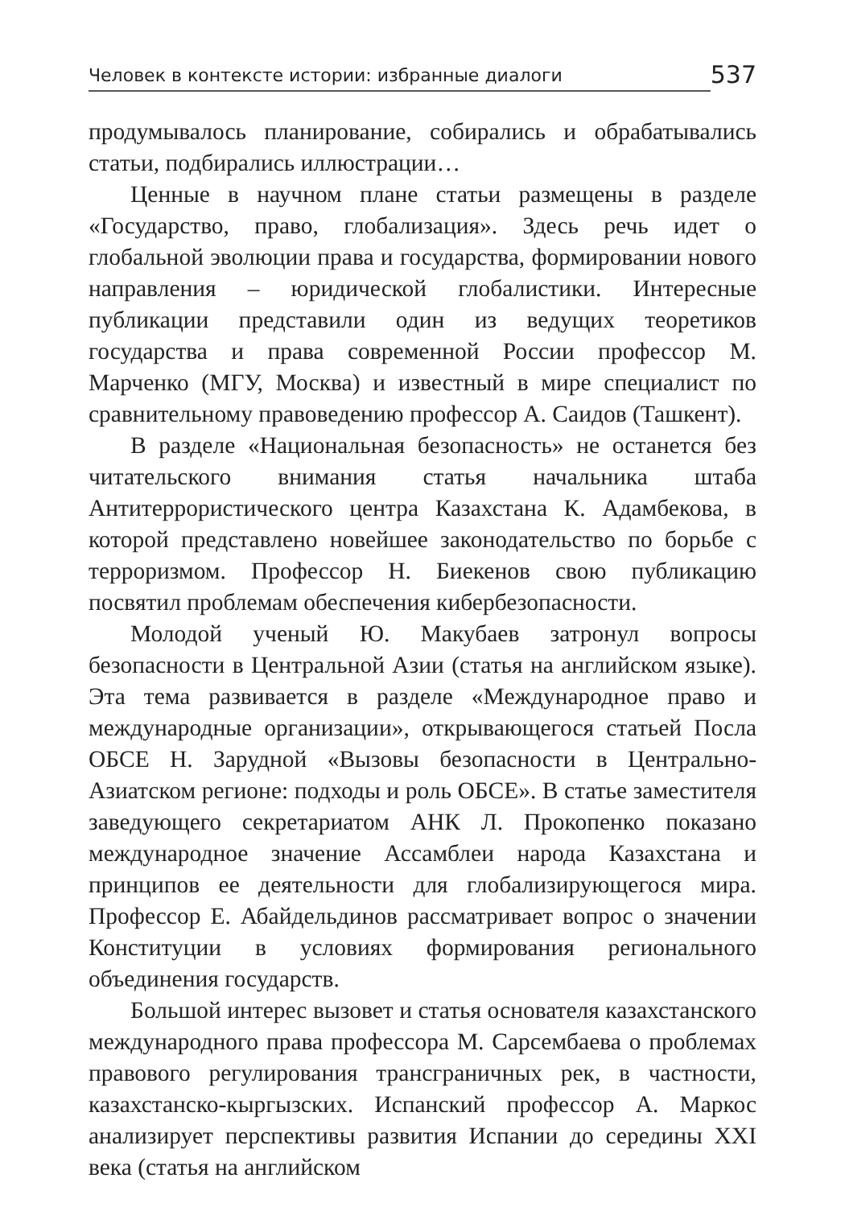Человек в контексте истории: избранные диалоги 537
продумывалось планирование, собирались и обрабатывались статьи, подбирались иллюстрации…
Ценные в научном плане статьи размещены в разделе «Государство, право, глобализация». Здесь речь идет о глобальной эволюции права и государства, формировании нового направления – юридической глобалистики. Интересные публикации представили один из ведущих теоретиков государства и права современной России профессор М. Марченко (МГУ, Москва) и известный в мире специалист по сравнительному правоведению профессор А. Саидов (Ташкент).
В разделе «Национальная безопасность» не останется без читательского внимания статья начальника штаба Антитеррористического центра Казахстана К. Адамбекова, в которой представлено новейшее законодательство по борьбе с терроризмом. Профессор Н. Биекенов свою публикацию посвятил проблемам обеспечения кибербезопасности.
Молодой ученый Ю. Макубаев затронул вопросы безопасности в Центральной Азии (статья на английском языке). Эта тема развивается в разделе «Международное право и международные организации», открывающегося статьей Посла ОБСЕ Н. Зарудной «Вызовы безопасности в Центрально-Азиатском регионе: подходы и роль ОБСЕ». В статье заместителя заведующего секретариатом АНК Л. Прокопенко показано международное значение Ассамблеи народа Казахстана и принципов ее деятельности для глобализирующегося мира. Профессор Е. Абайдельдинов рассматривает вопрос о значении Конституции в условиях формирования регионального объединения государств.
Большой интерес вызовет и статья основателя казахстанского международного права профессора М. Сарсембаева о проблемах правового регулирования трансграничных рек, в частности, казахстанско-кыргызских. Испанский профессор А. Маркос анализирует перспективы развития Испании до середины XXI века (статья на английском